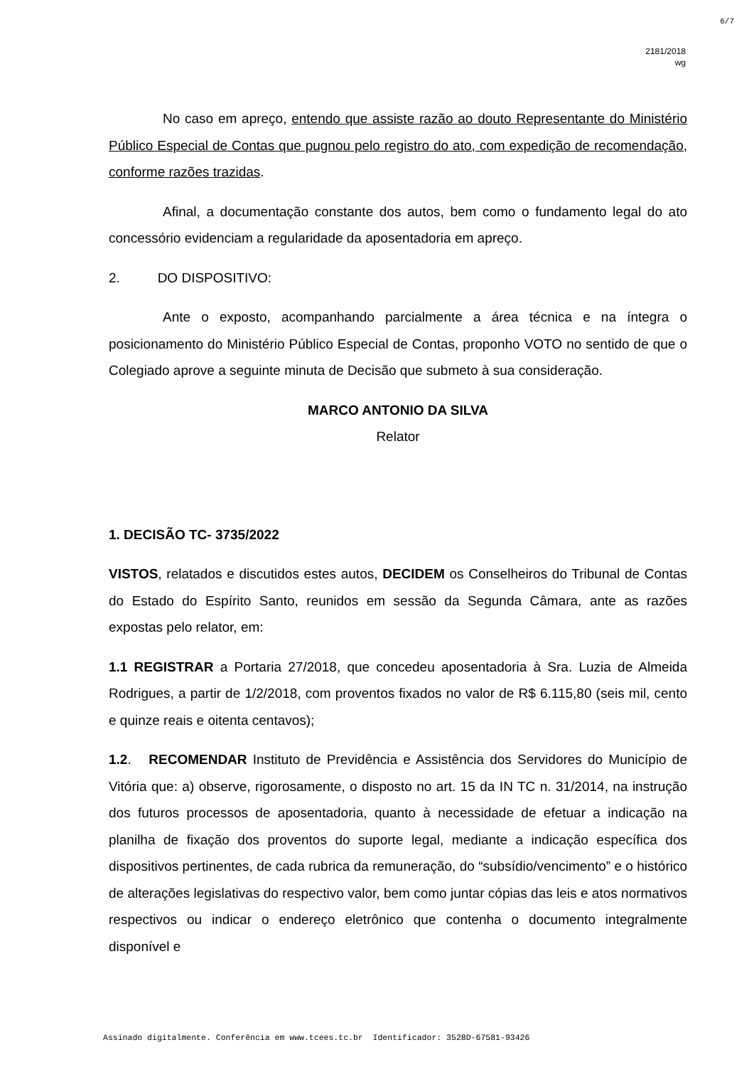6/7
2181/2018
wg
No caso em apreço, entendo que assiste razão ao douto Representante do Ministério Público Especial de Contas que pugnou pelo registro do ato, com expedição de recomendação, conforme razões trazidas.
Afinal, a documentação constante dos autos, bem como o fundamento legal do ato concessório evidenciam a regularidade da aposentadoria em apreço.
2. DO DISPOSITIVO:
Ante o exposto, acompanhando parcialmente a área técnica e na íntegra o posicionamento do Ministério Público Especial de Contas, proponho VOTO no sentido de que o Colegiado aprove a seguinte minuta de Decisão que submeto à sua consideração.
MARCO ANTONIO DA SILVA
Relator
1. DECISÃO TC- 3735/2022
VISTOS, relatados e discutidos estes autos, DECIDEM os Conselheiros do Tribunal de Contas do Estado do Espírito Santo, reunidos em sessão da Segunda Câmara, ante as razões expostas pelo relator, em:
1.1 REGISTRAR a Portaria 27/2018, que concedeu aposentadoria à Sra. Luzia de Almeida Rodrigues, a partir de 1/2/2018, com proventos fixados no valor de R$ 6.115,80 (seis mil, cento e quinze reais e oitenta centavos);
1.2. RECOMENDAR Instituto de Previdência e Assistência dos Servidores do Município de Vitória que: a) observe, rigorosamente, o disposto no art. 15 da IN TC n. 31/2014, na instrução dos futuros processos de aposentadoria, quanto à necessidade de efetuar a indicação na planilha de fixação dos proventos do suporte legal, mediante a indicação específica dos dispositivos pertinentes, de cada rubrica da remuneração, do “subsídio/vencimento” e o histórico de alterações legislativas do respectivo valor, bem como juntar cópias das leis e atos normativos respectivos ou indicar o endereço eletrônico que contenha o documento integralmente disponível e
Assinado digitalmente. Conferência em www.tcees.tc.br Identificador: 3528D-67581-93426